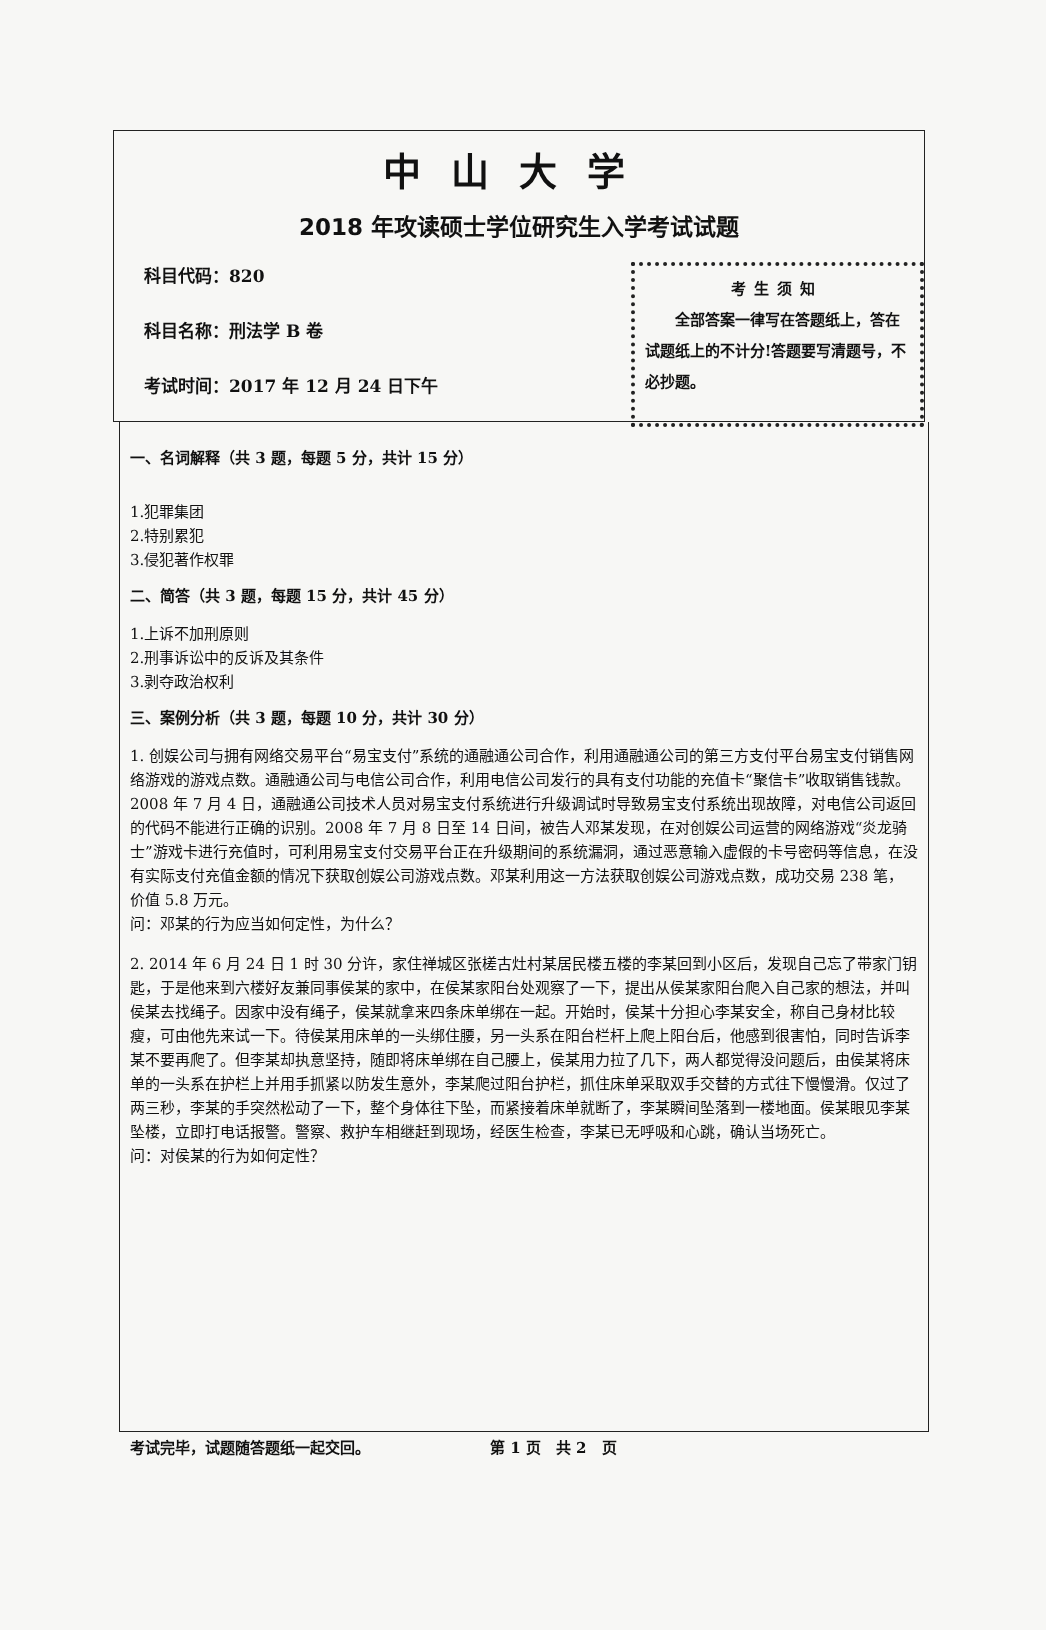中山大学
2018 年攻读硕士学位研究生入学考试试题
科目代码：820
科目名称：刑法学 B 卷
考试时间：2017 年 12 月 24 日下午
考生须知
　　全部答案一律写在答题纸上，答在试题纸上的不计分!答题要写清题号，不必抄题。
一、名词解释（共 3 题，每题 5 分，共计 15 分）
1.犯罪集团
2.特别累犯
3.侵犯著作权罪
二、简答（共 3 题，每题 15 分，共计 45 分）
1.上诉不加刑原则
2.刑事诉讼中的反诉及其条件
3.剥夺政治权利
三、案例分析（共 3 题，每题 10 分，共计 30 分）
1. 创娱公司与拥有网络交易平台“易宝支付”系统的通融通公司合作，利用通融通公司的第三方支付平台易宝支付销售网络游戏的游戏点数。通融通公司与电信公司合作，利用电信公司发行的具有支付功能的充值卡“聚信卡”收取销售钱款。2008 年 7 月 4 日，通融通公司技术人员对易宝支付系统进行升级调试时导致易宝支付系统出现故障，对电信公司返回的代码不能进行正确的识别。2008 年 7 月 8 日至 14 日间，被告人邓某发现，在对创娱公司运营的网络游戏“炎龙骑士”游戏卡进行充值时，可利用易宝支付交易平台正在升级期间的系统漏洞，通过恶意输入虚假的卡号密码等信息，在没有实际支付充值金额的情况下获取创娱公司游戏点数。邓某利用这一方法获取创娱公司游戏点数，成功交易 238 笔，价值 5.8 万元。
问：邓某的行为应当如何定性，为什么？
2. 2014 年 6 月 24 日 1 时 30 分许，家住禅城区张槎古灶村某居民楼五楼的李某回到小区后，发现自己忘了带家门钥匙，于是他来到六楼好友兼同事侯某的家中，在侯某家阳台处观察了一下，提出从侯某家阳台爬入自己家的想法，并叫侯某去找绳子。因家中没有绳子，侯某就拿来四条床单绑在一起。开始时，侯某十分担心李某安全，称自己身材比较瘦，可由他先来试一下。待侯某用床单的一头绑住腰，另一头系在阳台栏杆上爬上阳台后，他感到很害怕，同时告诉李某不要再爬了。但李某却执意坚持，随即将床单绑在自己腰上，侯某用力拉了几下，两人都觉得没问题后，由侯某将床单的一头系在护栏上并用手抓紧以防发生意外，李某爬过阳台护栏，抓住床单采取双手交替的方式往下慢慢滑。仅过了两三秒，李某的手突然松动了一下，整个身体往下坠，而紧接着床单就断了，李某瞬间坠落到一楼地面。侯某眼见李某坠楼，立即打电话报警。警察、救护车相继赶到现场，经医生检查，李某已无呼吸和心跳，确认当场死亡。
问：对侯某的行为如何定性？
考试完毕，试题随答题纸一起交回。 第 1 页　共 2　页